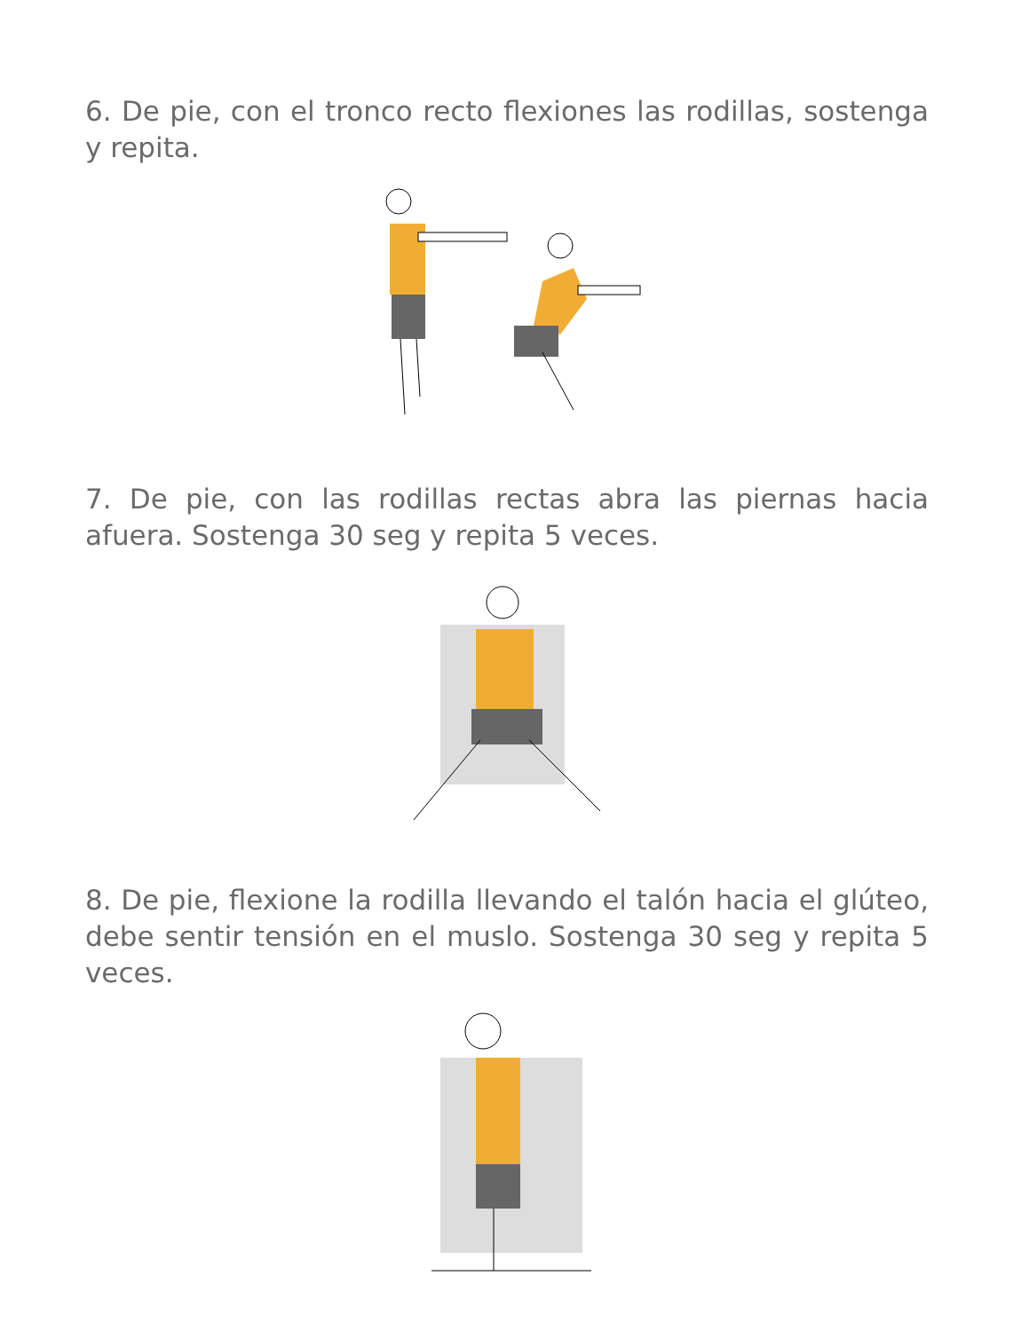6. De pie, con el tronco recto flexiones las rodillas, sostenga y repita.
7. De pie, con las rodillas rectas abra las piernas hacia afuera. Sostenga 30 seg y repita 5 veces.
8. De pie, flexione la rodilla llevando el talón hacia el glúteo, debe sentir tensión en el muslo. Sostenga 30 seg y repita 5 veces.